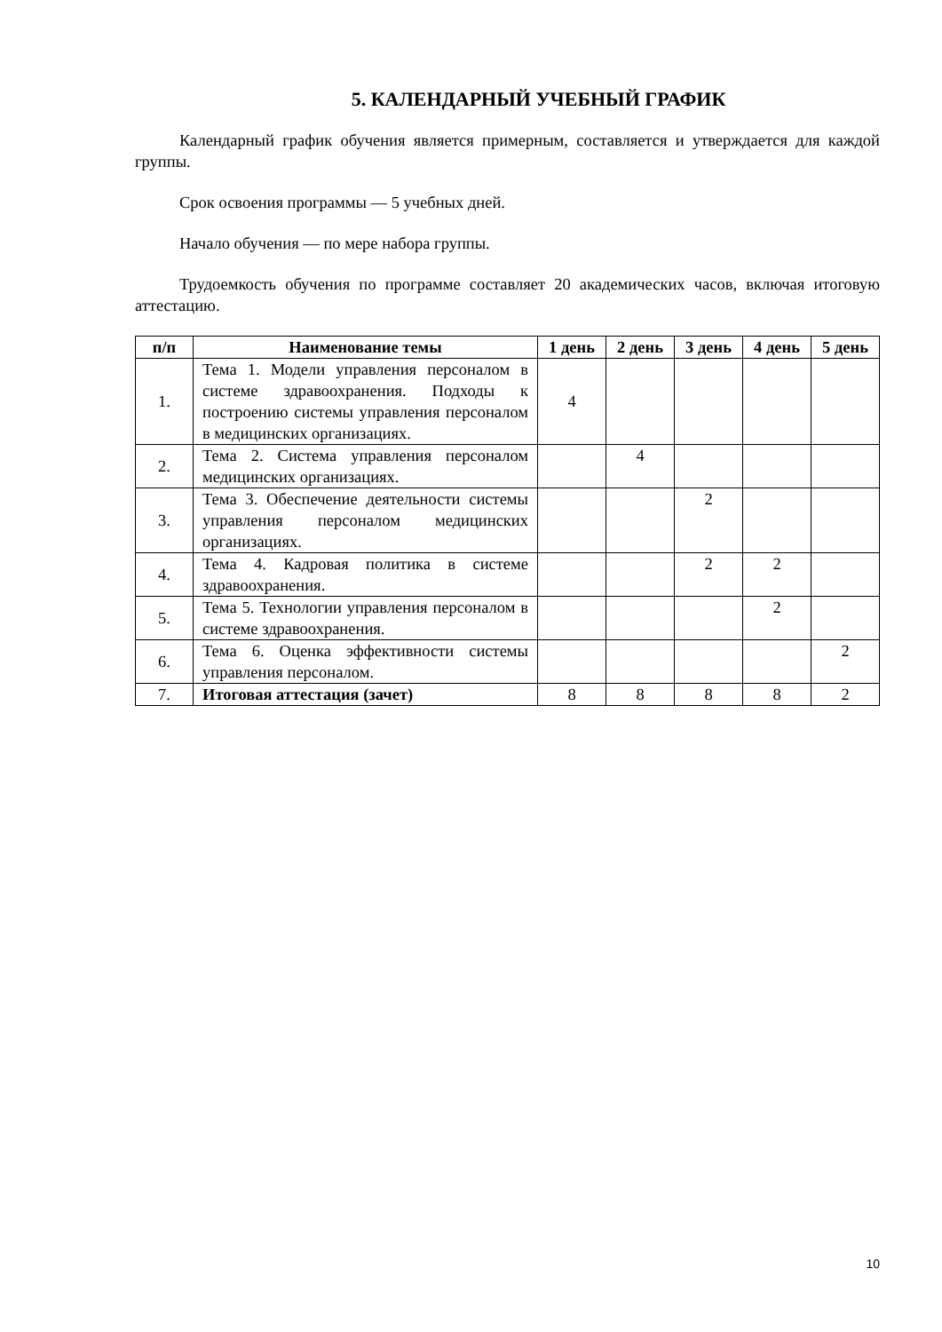5. КАЛЕНДАРНЫЙ УЧЕБНЫЙ ГРАФИК
Календарный график обучения является примерным, составляется и утверждается для каждой группы.
Срок освоения программы — 5 учебных дней.
Начало обучения — по мере набора группы.
Трудоемкость обучения по программе составляет 20 академических часов, включая итоговую аттестацию.
| п/п | Наименование темы | 1 день | 2 день | 3 день | 4 день | 5 день |
| --- | --- | --- | --- | --- | --- | --- |
| 1. | Тема 1. Модели управления персоналом в системе здравоохранения. Подходы к построению системы управления персоналом в медицинских организациях. | 4 | | | | |
| 2. | Тема 2. Система управления персоналом медицинских организациях. | | 4 | | | |
| 3. | Тема 3. Обеспечение деятельности системы управления персоналом медицинских организациях. | | | 2 | | |
| 4. | Тема 4. Кадровая политика в системе здравоохранения. | | | 2 | 2 | |
| 5. | Тема 5. Технологии управления персоналом в системе здравоохранения. | | | | 2 | |
| 6. | Тема 6. Оценка эффективности системы управления персоналом. | | | | | 2 |
| 7. | Итоговая аттестация (зачет) | 8 | 8 | 8 | 8 | 2 |
10